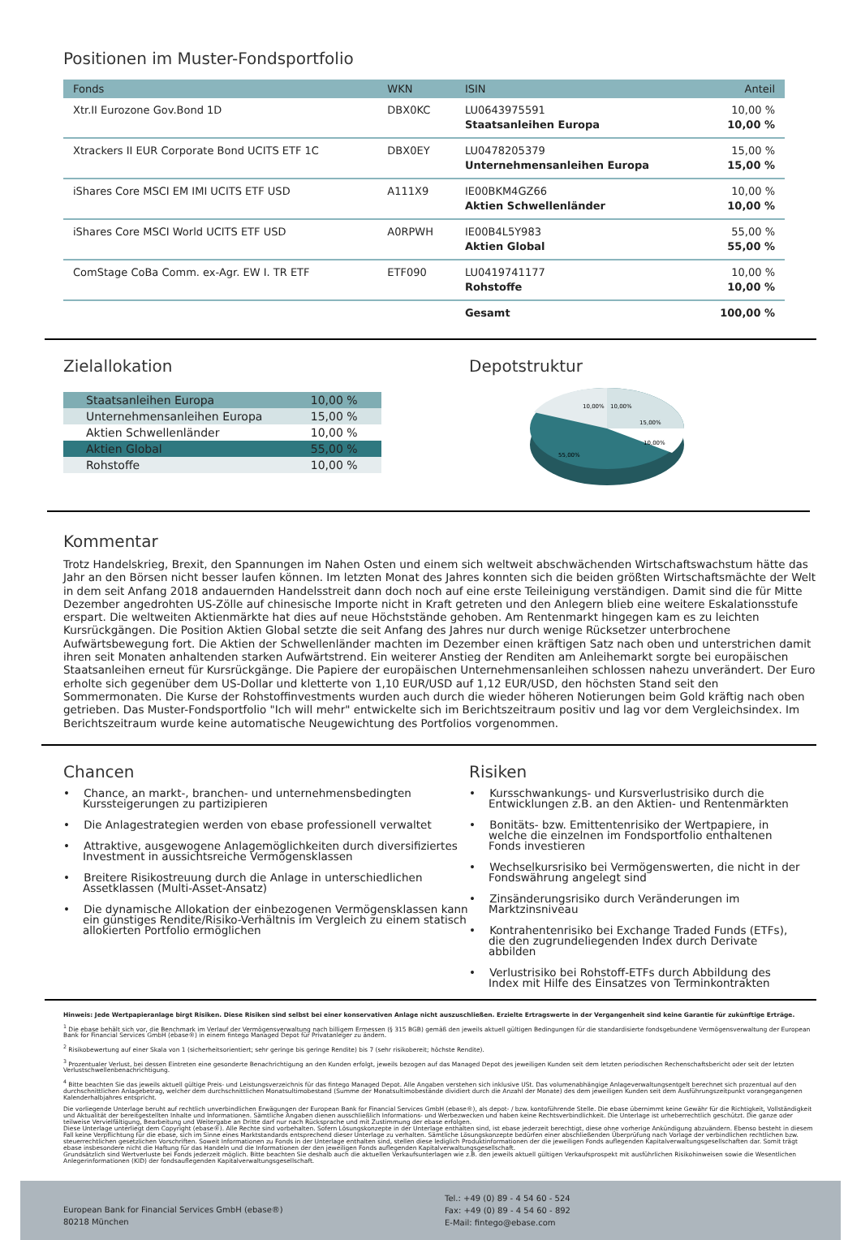Positionen im Muster-Fondsportfolio
| Fonds | WKN | ISIN | Anteil |
| --- | --- | --- | --- |
| Xtr.II Eurozone Gov.Bond 1D | DBX0KC | LU0643975591 Staatsanleihen Europa | 10,00 % 10,00 % |
| Xtrackers II EUR Corporate Bond UCITS ETF 1C | DBX0EY | LU0478205379 Unternehmensanleihen Europa | 15,00 % 15,00 % |
| iShares Core MSCI EM IMI UCITS ETF USD | A111X9 | IE00BKM4GZ66 Aktien Schwellenländer | 10,00 % 10,00 % |
| iShares Core MSCI World UCITS ETF USD | A0RPWH | IE00B4L5Y983 Aktien Global | 55,00 % 55,00 % |
| ComStage CoBa Comm. ex-Agr. EW I. TR ETF | ETF090 | LU0419741177 Rohstoffe | 10,00 % 10,00 % |
| | | Gesamt | 100,00 % |
Zielallokation
| Staatsanleihen Europa | 10,00 % |
| Unternehmensanleihen Europa | 15,00 % |
| Aktien Schwellenländer | 10,00 % |
| Aktien Global | 55,00 % |
| Rohstoffe | 10,00 % |
Depotstruktur
10,00%
10,00%
15,00%
10,00%
55,00%
Kommentar
Trotz Handelskrieg, Brexit, den Spannungen im Nahen Osten und einem sich weltweit abschwächenden Wirtschaftswachstum hätte das Jahr an den Börsen nicht besser laufen können. Im letzten Monat des Jahres konnten sich die beiden größten Wirtschaftsmächte der Welt in dem seit Anfang 2018 andauernden Handelsstreit dann doch noch auf eine erste Teileinigung verständigen. Damit sind die für Mitte Dezember angedrohten US-Zölle auf chinesische Importe nicht in Kraft getreten und den Anlegern blieb eine weitere Eskalationsstufe erspart. Die weltweiten Aktienmärkte hat dies auf neue Höchststände gehoben. Am Rentenmarkt hingegen kam es zu leichten Kursrückgängen. Die Position Aktien Global setzte die seit Anfang des Jahres nur durch wenige Rücksetzer unterbrochene Aufwärtsbewegung fort. Die Aktien der Schwellenländer machten im Dezember einen kräftigen Satz nach oben und unterstrichen damit ihren seit Monaten anhaltenden starken Aufwärtstrend. Ein weiterer Anstieg der Renditen am Anleihemarkt sorgte bei europäischen Staatsanleihen erneut für Kursrückgänge. Die Papiere der europäischen Unternehmensanleihen schlossen nahezu unverändert. Der Euro erholte sich gegenüber dem US-Dollar und kletterte von 1,10 EUR/USD auf 1,12 EUR/USD, den höchsten Stand seit den Sommermonaten. Die Kurse der Rohstoffinvestments wurden auch durch die wieder höheren Notierungen beim Gold kräftig nach oben getrieben. Das Muster-Fondsportfolio "Ich will mehr" entwickelte sich im Berichtszeitraum positiv und lag vor dem Vergleichsindex. Im Berichtszeitraum wurde keine automatische Neugewichtung des Portfolios vorgenommen.
Chancen
• Chance, an markt-, branchen- und unternehmensbedingten Kurssteigerungen zu partizipieren
• Die Anlagestrategien werden von ebase professionell verwaltet
• Attraktive, ausgewogene Anlagemöglichkeiten durch diversifiziertes Investment in aussichtsreiche Vermögensklassen
• Breitere Risikostreuung durch die Anlage in unterschiedlichen Assetklassen (Multi-Asset-Ansatz)
• Die dynamische Allokation der einbezogenen Vermögensklassen kann ein günstiges Rendite/Risiko-Verhältnis im Vergleich zu einem statisch allokierten Portfolio ermöglichen
Risiken
• Kursschwankungs- und Kursverlustrisiko durch die Entwicklungen z.B. an den Aktien- und Rentenmärkten
• Bonitäts- bzw. Emittentenrisiko der Wertpapiere, in welche die einzelnen im Fondsportfolio enthaltenen Fonds investieren
• Wechselkursrisiko bei Vermögenswerten, die nicht in der Fondswährung angelegt sind
• Zinsänderungsrisiko durch Veränderungen im Marktzinsniveau
• Kontrahentenrisiko bei Exchange Traded Funds (ETFs), die den zugrundeliegenden Index durch Derivate abbilden
• Verlustrisiko bei Rohstoff-ETFs durch Abbildung des Index mit Hilfe des Einsatzes von Terminkontrakten
Hinweis: Jede Wertpapieranlage birgt Risiken. Diese Risiken sind selbst bei einer konservativen Anlage nicht auszuschließen. Erzielte Ertragswerte in der Vergangenheit sind keine Garantie für zukünftige Erträge.
<sup>1</sup> Die ebase behält sich vor, die Benchmark im Verlauf der Vermögensverwaltung nach billigem Ermessen (§ 315 BGB) gemäß den jeweils aktuell gültigen Bedingungen für die standardisierte fondsgebundene Vermögensverwaltung der European Bank for Financial Services GmbH (ebase®) in einem fintego Managed Depot für Privatanleger zu ändern.
<sup>2</sup> Risikobewertung auf einer Skala von 1 (sicherheitsorientiert; sehr geringe bis geringe Rendite) bis 7 (sehr risikobereit; höchste Rendite).
<sup>3</sup> Prozentualer Verlust, bei dessen Eintreten eine gesonderte Benachrichtigung an den Kunden erfolgt, jeweils bezogen auf das Managed Depot des jeweiligen Kunden seit dem letzten periodischen Rechenschaftsbericht oder seit der letzten Verlustschwellenbenachrichtigung.
<sup>4</sup> Bitte beachten Sie das jeweils aktuell gültige Preis- und Leistungsverzeichnis für das fintego Managed Depot. Alle Angaben verstehen sich inklusive USt. Das volumenabhängige Anlageverwaltungsentgelt berechnet sich prozentual auf den durchschnittlichen Anlagebetrag, welcher dem durchschnittlichen Monatsultimobestand (Summe der Monatsultimobestände dividiert durch die Anzahl der Monate) des dem jeweiligen Kunden seit dem Ausführungszeitpunkt vorangegangenen Kalenderhalbjahres entspricht.
Die vorliegende Unterlage beruht auf rechtlich unverbindlichen Erwägungen der European Bank for Financial Services GmbH (ebase®), als depot- / bzw. kontoführende Stelle. Die ebase übernimmt keine Gewähr für die Richtigkeit, Vollständigkeit und Aktualität der bereitgestellten Inhalte und Informationen. Sämtliche Angaben dienen ausschließlich Informations- und Werbezwecken und haben keine Rechtsverbindlichkeit. Die Unterlage ist urheberrechtlich geschützt. Die ganze oder teilweise Vervielfältigung, Bearbeitung und Weitergabe an Dritte darf nur nach Rücksprache und mit Zustimmung der ebase erfolgen.
Diese Unterlage unterliegt dem Copyright (ebase®). Alle Rechte sind vorbehalten. Sofern Lösungskonzepte in der Unterlage enthalten sind, ist ebase jederzeit berechtigt, diese ohne vorherige Ankündigung abzuändern. Ebenso besteht in diesem Fall keine Verpflichtung für die ebase, sich im Sinne eines Marktstandards entsprechend dieser Unterlage zu verhalten. Sämtliche Lösungskonzepte bedürfen einer abschließenden Überprüfung nach Vorlage der verbindlichen rechtlichen bzw. steuerrechtlichen gesetzlichen Vorschriften. Soweit Informationen zu Fonds in der Unterlage enthalten sind, stellen diese lediglich Produktinformationen der die jeweiligen Fonds auflegenden Kapitalverwaltungsgesellschaften dar. Somit trägt ebase insbesondere nicht die Haftung für das Handeln und die Informationen der den jeweiligen Fonds auflegenden Kapitalverwaltungsgesellschaft.
Grundsätzlich sind Wertverluste bei Fonds jederzeit möglich. Bitte beachten Sie deshalb auch die aktuellen Verkaufsunterlagen wie z.B. den jeweils aktuell gültigen Verkaufsprospekt mit ausführlichen Risikohinweisen sowie die Wesentlichen Anlegerinformationen (KID) der fondsauflegenden Kapitalverwaltungsgesellschaft.
European Bank for Financial Services GmbH (ebase®)
80218 München
Tel.: +49 (0) 89 - 4 54 60 - 524
Fax: +49 (0) 89 - 4 54 60 - 892
E-Mail: fintego@ebase.com